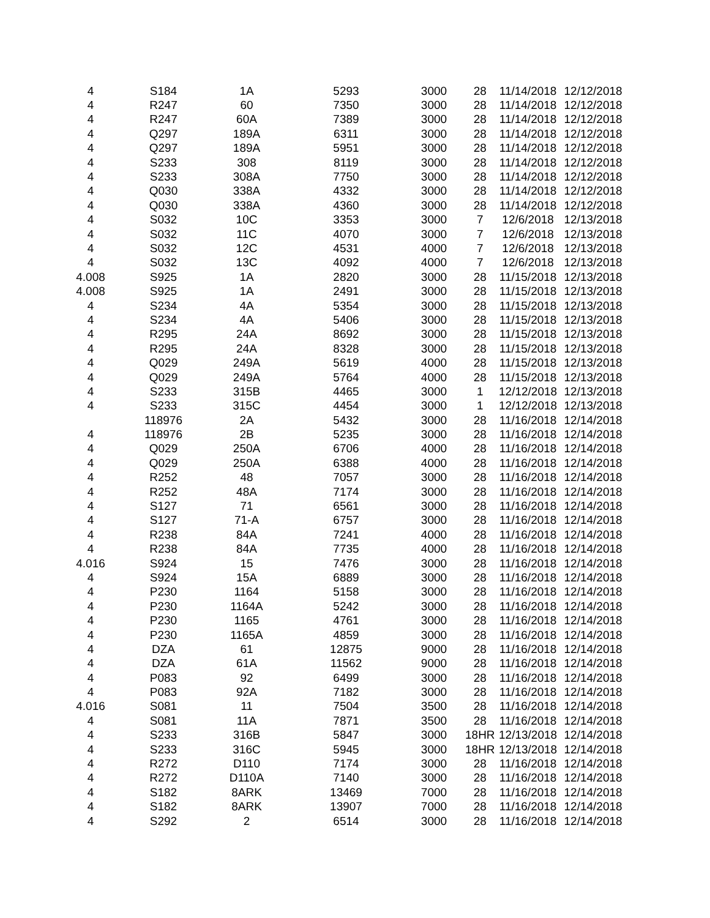| 4 | S184 | 1A | 5293 | 3000 | 28 | 11/14/2018 | 12/12/2018 |
| 4 | R247 | 60 | 7350 | 3000 | 28 | 11/14/2018 | 12/12/2018 |
| 4 | R247 | 60A | 7389 | 3000 | 28 | 11/14/2018 | 12/12/2018 |
| 4 | Q297 | 189A | 6311 | 3000 | 28 | 11/14/2018 | 12/12/2018 |
| 4 | Q297 | 189A | 5951 | 3000 | 28 | 11/14/2018 | 12/12/2018 |
| 4 | S233 | 308 | 8119 | 3000 | 28 | 11/14/2018 | 12/12/2018 |
| 4 | S233 | 308A | 7750 | 3000 | 28 | 11/14/2018 | 12/12/2018 |
| 4 | Q030 | 338A | 4332 | 3000 | 28 | 11/14/2018 | 12/12/2018 |
| 4 | Q030 | 338A | 4360 | 3000 | 28 | 11/14/2018 | 12/12/2018 |
| 4 | S032 | 10C | 3353 | 3000 | 7 | 12/6/2018 | 12/13/2018 |
| 4 | S032 | 11C | 4070 | 3000 | 7 | 12/6/2018 | 12/13/2018 |
| 4 | S032 | 12C | 4531 | 4000 | 7 | 12/6/2018 | 12/13/2018 |
| 4 | S032 | 13C | 4092 | 4000 | 7 | 12/6/2018 | 12/13/2018 |
| 4.008 | S925 | 1A | 2820 | 3000 | 28 | 11/15/2018 | 12/13/2018 |
| 4.008 | S925 | 1A | 2491 | 3000 | 28 | 11/15/2018 | 12/13/2018 |
| 4 | S234 | 4A | 5354 | 3000 | 28 | 11/15/2018 | 12/13/2018 |
| 4 | S234 | 4A | 5406 | 3000 | 28 | 11/15/2018 | 12/13/2018 |
| 4 | R295 | 24A | 8692 | 3000 | 28 | 11/15/2018 | 12/13/2018 |
| 4 | R295 | 24A | 8328 | 3000 | 28 | 11/15/2018 | 12/13/2018 |
| 4 | Q029 | 249A | 5619 | 4000 | 28 | 11/15/2018 | 12/13/2018 |
| 4 | Q029 | 249A | 5764 | 4000 | 28 | 11/15/2018 | 12/13/2018 |
| 4 | S233 | 315B | 4465 | 3000 | 1 | 12/12/2018 | 12/13/2018 |
| 4 | S233 | 315C | 4454 | 3000 | 1 | 12/12/2018 | 12/13/2018 |
| | 118976 | 2A | 5432 | 3000 | 28 | 11/16/2018 | 12/14/2018 |
| 4 | 118976 | 2B | 5235 | 3000 | 28 | 11/16/2018 | 12/14/2018 |
| 4 | Q029 | 250A | 6706 | 4000 | 28 | 11/16/2018 | 12/14/2018 |
| 4 | Q029 | 250A | 6388 | 4000 | 28 | 11/16/2018 | 12/14/2018 |
| 4 | R252 | 48 | 7057 | 3000 | 28 | 11/16/2018 | 12/14/2018 |
| 4 | R252 | 48A | 7174 | 3000 | 28 | 11/16/2018 | 12/14/2018 |
| 4 | S127 | 71 | 6561 | 3000 | 28 | 11/16/2018 | 12/14/2018 |
| 4 | S127 | 71-A | 6757 | 3000 | 28 | 11/16/2018 | 12/14/2018 |
| 4 | R238 | 84A | 7241 | 4000 | 28 | 11/16/2018 | 12/14/2018 |
| 4 | R238 | 84A | 7735 | 4000 | 28 | 11/16/2018 | 12/14/2018 |
| 4.016 | S924 | 15 | 7476 | 3000 | 28 | 11/16/2018 | 12/14/2018 |
| 4 | S924 | 15A | 6889 | 3000 | 28 | 11/16/2018 | 12/14/2018 |
| 4 | P230 | 1164 | 5158 | 3000 | 28 | 11/16/2018 | 12/14/2018 |
| 4 | P230 | 1164A | 5242 | 3000 | 28 | 11/16/2018 | 12/14/2018 |
| 4 | P230 | 1165 | 4761 | 3000 | 28 | 11/16/2018 | 12/14/2018 |
| 4 | P230 | 1165A | 4859 | 3000 | 28 | 11/16/2018 | 12/14/2018 |
| 4 | DZA | 61 | 12875 | 9000 | 28 | 11/16/2018 | 12/14/2018 |
| 4 | DZA | 61A | 11562 | 9000 | 28 | 11/16/2018 | 12/14/2018 |
| 4 | P083 | 92 | 6499 | 3000 | 28 | 11/16/2018 | 12/14/2018 |
| 4 | P083 | 92A | 7182 | 3000 | 28 | 11/16/2018 | 12/14/2018 |
| 4.016 | S081 | 11 | 7504 | 3500 | 28 | 11/16/2018 | 12/14/2018 |
| 4 | S081 | 11A | 7871 | 3500 | 28 | 11/16/2018 | 12/14/2018 |
| 4 | S233 | 316B | 5847 | 3000 | 18HR | 12/13/2018 | 12/14/2018 |
| 4 | S233 | 316C | 5945 | 3000 | 18HR | 12/13/2018 | 12/14/2018 |
| 4 | R272 | D110 | 7174 | 3000 | 28 | 11/16/2018 | 12/14/2018 |
| 4 | R272 | D110A | 7140 | 3000 | 28 | 11/16/2018 | 12/14/2018 |
| 4 | S182 | 8ARK | 13469 | 7000 | 28 | 11/16/2018 | 12/14/2018 |
| 4 | S182 | 8ARK | 13907 | 7000 | 28 | 11/16/2018 | 12/14/2018 |
| 4 | S292 | 2 | 6514 | 3000 | 28 | 11/16/2018 | 12/14/2018 |